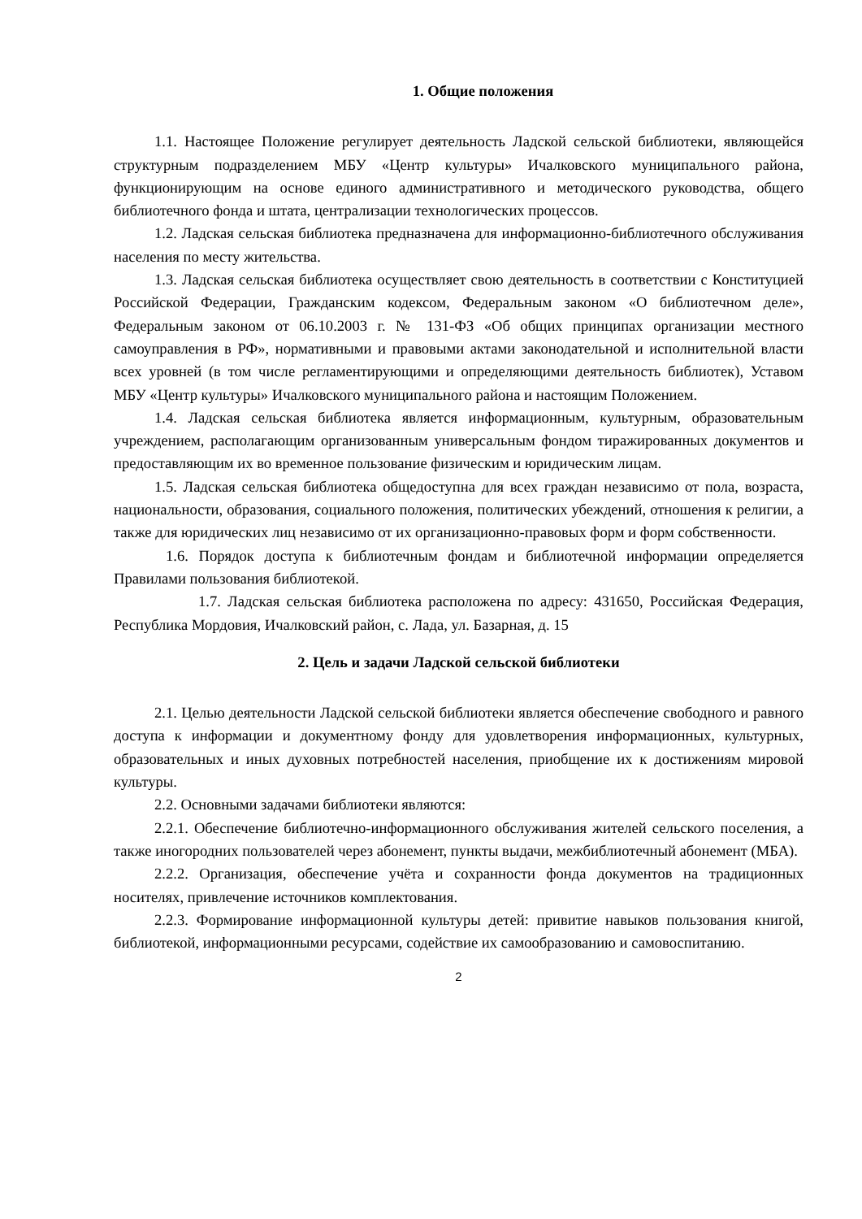1. Общие положения
1.1. Настоящее Положение регулирует деятельность Ладской сельской библиотеки, являющейся структурным подразделением МБУ «Центр культуры» Ичалковского муниципального района, функционирующим на основе единого административного и методического руководства, общего библиотечного фонда и штата, централизации технологических процессов.
1.2. Ладская сельская библиотека предназначена для информационно-библиотечного обслуживания населения по месту жительства.
1.3. Ладская сельская библиотека осуществляет свою деятельность в соответствии с Конституцией Российской Федерации, Гражданским кодексом, Федеральным законом «О библиотечном деле», Федеральным законом от 06.10.2003 г. № 131-ФЗ «Об общих принципах организации местного самоуправления в РФ», нормативными и правовыми актами законодательной и исполнительной власти всех уровней (в том числе регламентирующими и определяющими деятельность библиотек), Уставом МБУ «Центр культуры» Ичалковского муниципального района и настоящим Положением.
1.4. Ладская сельская библиотека является информационным, культурным, образовательным учреждением, располагающим организованным универсальным фондом тиражированных документов и предоставляющим их во временное пользование физическим и юридическим лицам.
1.5. Ладская сельская библиотека общедоступна для всех граждан независимо от пола, возраста, национальности, образования, социального положения, политических убеждений, отношения к религии, а также для юридических лиц независимо от их организационно-правовых форм и форм собственности.
1.6. Порядок доступа к библиотечным фондам и библиотечной информации определяется Правилами пользования библиотекой.
1.7. Ладская сельская библиотека расположена по адресу: 431650, Российская Федерация, Республика Мордовия, Ичалковский район, с. Лада, ул. Базарная, д. 15
2. Цель и задачи Ладской сельской библиотеки
2.1. Целью деятельности Ладской сельской библиотеки является обеспечение свободного и равного доступа к информации и документному фонду для удовлетворения информационных, культурных, образовательных и иных духовных потребностей населения, приобщение их к достижениям мировой культуры.
2.2. Основными задачами библиотеки являются:
2.2.1. Обеспечение библиотечно-информационного обслуживания жителей сельского поселения, а также иногородних пользователей через абонемент, пункты выдачи, межбиблиотечный абонемент (МБА).
2.2.2. Организация, обеспечение учёта и сохранности фонда документов на традиционных носителях, привлечение источников комплектования.
2.2.3. Формирование информационной культуры детей: привитие навыков пользования книгой, библиотекой, информационными ресурсами, содействие их самообразованию и самовоспитанию.
2